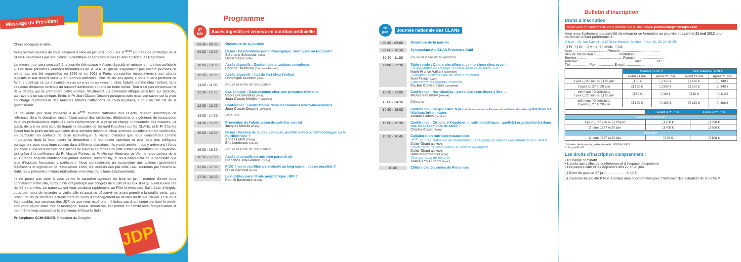Message du Président
Chers collègues et amis,
Nous serons heureux de vous accueillir à Nice en juin 2013 pour les 11<sup>èmes</sup> journées de printemps de la SFNEP organisées par son Conseil Scientifique et son Comité des CLANs et Délégués Régionaux.
Le premier jour sera consacré à la journée thématique « Accès digestifs et veineux en nutrition artificielle ». Les deux premières journées thématiques de la SFNEP, qui ne s’appelaient pas encore journées de printemps, ont été organisées en 1999 et en 2001 à Paris, consacrées respectivement aux abords digestifs et aux abords veineux en nutrition artificielle. Plus de dix ans après, il nous a paru pertinent de faire le point sur ce qui a avancé (et aussi sur ce qui n’a pas avancé…), chez l’adulte comme chez l’enfant, dans ces deux domaines centraux du support nutritionnel et donc de notre métier. Tout n’est pas consensuel et deux débats, qui se promettent d’être animés, l’illustreront. La dimension éthique sera bien sur abordée, au travers d’un cas clinique. Enfin, le Pr Jean-Claude Desport partagera avec nous son savoir sur la prise en charge nutritionnelle des malades atteints d’affections neuro-musculaires, autour du rôle clé de la gastrostomie.
Le deuxième jour sera consacré à la 4<sup>ème</sup> Journée Nationale des CLANs, réunion scientifique de référence dans le domaine, rassemblant autour des médecins, diététiciens et ingénieurs de restauration tous les professionnels impliqués dans l’alimentation et la prise en charge nutritionnelle des malades. Là aussi, dix ans se sont écoulés depuis la circulaire de Bernard Kouchner sur les CLANs, et le Pr Charles Couet fera le point sur les avancées de la dernière décennie. Nous sommes quotidiennement confrontés, en particulier en contexte de crise économique, à l’échec d’actions que nous considérons comme importantes dans la lutte contre la dénutrition ; il faut rester optimiste et pour cela des collègues partageront avec nous leurs succès dans différents domaines : ils y sont arrivés, nous y arriverons ! Nous pourrons aussi nous inspirer des succès de BAPEN en termes de lutte contre la dénutrition au Royaume-Uni grâce à la conférence du Pr Alastair Forbes. Le Pr Michael Hiesmayr de Vienne nous parlera de la plus grande enquête nutritionnelle jamais réalisée, nutritionDay, et nous convaincra de la nécessité que plus d’équipes françaises y participent. Nous consacrerons un symposium aux actions rassemblant diététiciens et ingénieurs de restauration. Enfin, les lauréats des prix ActiCLAN, soutenus par Fresenius-Kabi, nous présenteront leurs réalisations inventives dans leurs établissements.
Je ne pense pas avoir à vous vanter le caractère agréable de Nice en juin ; nombre d’entre vous connaissent notre ville, surtout s’ils ont participé aux congrès de l’ESPEN ou aux JFN qui y ont eu lieu ces dernières années. Le tramway, qui vous conduira rapidement au Pôle Universitaire Saint-Jean d’Angely, vous permettra de rejoindre la vieille ville et aussi de découvrir en avant première la coulée verte, parc urbain de douze hectares actuellement en cours d’aménagement au dessus du fleuve Paillon. Et si vous êtes assidus aux sessions des JDP, ce que nous espérons, n’hésitez pas à prolonger pendant le week-end votre séjour entre mer et montagne. Xavier Hébuterne, l’ensemble du comité local d’organisation et moi-même vous souhaitons la bienvenue à Nissa la Bella.
Pr Stéphane SCHNEIDER, Président du Congrès
JDP
Programme
27
juin
Accès digestifs et veineux en nutrition artificielle
08:45 - 09:00 Ouverture de la journée
09:00 - 10:00 Débat - Gastrostomie per endoscopique : tout push ou tout pull ?
Stéphane Schneider (Nice)
David Séguy (Lille)
10:00 - 10:30 Accès digestifs : Gestion des situations complexes
Corinne Bouteloup (Clermont-Ferrand)
10:30 - 11:00 Accès digestifs : état de l’art chez l’enfant
Dominique Guimber (Lille)
11:00 - 11:30 Pause et visite de l’exposition
11:30 - 12:30 Cas clinique : Gastrostomie chez une personne démente
Rabia Boulahssass (Nice)
Jean-Claude Melchior (Garches)
12:30 - 13:00 Conférence : Gastrostomie dans les maladies neuro-musculaires
Jean-Claude Desport (Limoges)
13:00 - 14:30 Déjeuner
14:30 - 15:00 Prévention de l’obstruction du cathéter central
Jacques Merckx (Paris)
15:00 - 16:00 Débat : Gestion de la voie veineuse, qui fait le mieux, l’infectiologue ou le nutritionniste ?
Agnès Lefort (Clichy)
Éric Lerebours (Rouen)
16:00 - 16:30 Pause et visite de l’exposition
16:30 - 17:00 Accès alternatifs en nutrition parentérale
Francisca Joly-Gomez (Clichy)
17:00 - 17:30 PICC lines et nutrition parentérale au long cours : est-ce possible ?
Didier Barnoud (Lyon)
17:30 - 18:00 La nutrition parentérale périphérique : RIP ?
Patrick Bachmann (Lyon)
28
juin
Journée nationale des CLANs
08:45 - 09:00 Ouverture de la journée
09:00 - 10:30 Symposium ActiCLAN Fresenius-Kabi
10:30 - 11:00 Pause et visite de l’exposition
11:00 - 12:30 Table ronde : Ça marche ailleurs, ça marchera chez vous !
Équipe Mobile de Pesage : au-delà de la valorisation T2A
Marie-France Vaillant (Grenoble)
Évaluation systématisée de l’état nutritionnel
Noël Peretti (Lyon)
Lutte contre les régimes restrictifs
Pauline Coti-Bertrand (Lausanne)
12:30 - 13:00 Conférence - NutritionDay : parce que vous devez y être…
Michael Hiesmayr (Vienne)
13:00 - 14:30 Déjeuner
14:30 - 15:00 Conférence - Ce que BAPEN (British Association for Parenteral and Enteral Nutrition) fait dans les hôpitaux britanniques
Alastair Forbes (Londres)
15:00 - 15:30 Conférence - Circulaire Kouchner et nutrition clinique : quelle(s) organisation(s) dans nos établissements de santé ?
Charles Couet (Tours)
15:30 - 16:45 Collaboration nutrition-restauration
3<sup>ème</sup> Journée Nationale de l’Alimentation à l’Hôpital, en maisons de retraite et en EHPAD
Didier Girard (Le Mans)
Charte restauration-nutrition, au service du malade
Didier Girard (Le Mans)
Isabelle Parmentier (Lille)
Changements de textures
Jean-Rémy Dumont (Lyon)
16:45 Clôture des Journées de Printemps
Bulletin d’inscription
Droits d’inscription
Nous vous conseillons de vous inscrire sur le site : www.journeesdeprintemps.com
Vous avez également la possibilité de retourner ce formulaire au plus vite et avant le 21 mai 2013 pour bénéficier du tarif préférentiel à :
K’Noë - 15, rue Carnot - 94270 Le Kremlin-Bicêtre - Fax : 01 56 20 28 29
❑ Pr ❑ Dr ❑ Mme ❑ Melle ❑ M.
Nom : ................................. Prénom : .......................................
Ville de l’institution : ....................... Institution : ..........................
Service : ............................................. Fonction : ..........................
Adresse : ........................................................ Ville : ............ CP : ........
Tél. : ................ Fax : ................ E-mail : ...........................
| | Membre SFNEP | | Non Membre SFNEP | |
| | Avant 21 mai | Après 21 mai | Avant 21 mai | Après 21 mai |
| 1 jour ❑ 27 juin ou ❑ 28 juin | ❑ 85 € | ❑ 110 € | ❑ 100 € | ❑ 130 € |
| 2 jours ❑ 27 et 28 juin | ❑ 150 € | ❑ 200 € | ❑ 180 € | ❑ 240 € |
| Infirmiers / Diététiciens 1 jour ❑ 27 juin ou ❑ 28 juin | ❑ 60 € | ❑ 80 € | ❑ 80 € | ❑ 110 € |
| Infirmiers / Diététiciens 2 jours ❑ 27 et 28 juin | ❑ 100 € | ❑ 150 € | ❑ 150 € | ❑ 200 € |
| | Avant le 21 mai | Après le 21 mai |
| Formation Continue* | | |
| 1 jour ❑ 27 juin ou ❑ 28 juin | ❑ 250 € | ❑ 350 € |
| 2 jours ❑ 27 et 28 juin | ❑ 400 € | ❑ 600 € |
| Étudiant** | | |
| 2 jours ❑ 27 et 28 juin | ❑ 80 € | ❑ 100 € |
* Numéro de formation professionnelle : 83630418963
** Sur justificatif
Les droits d’inscription comprennent :
• Un badge nominatif
• L’accès aux salles de conférences et à l’espace d’exposition
• Les pauses café et les déjeuners des 27 et 28 juin
❑ Dîner de gala du 27 juin : .................. X 40 €
❑ J’autorise la société K’Noë à utiliser mes coordonnées pour m’informer des actualités de la SFNEP.